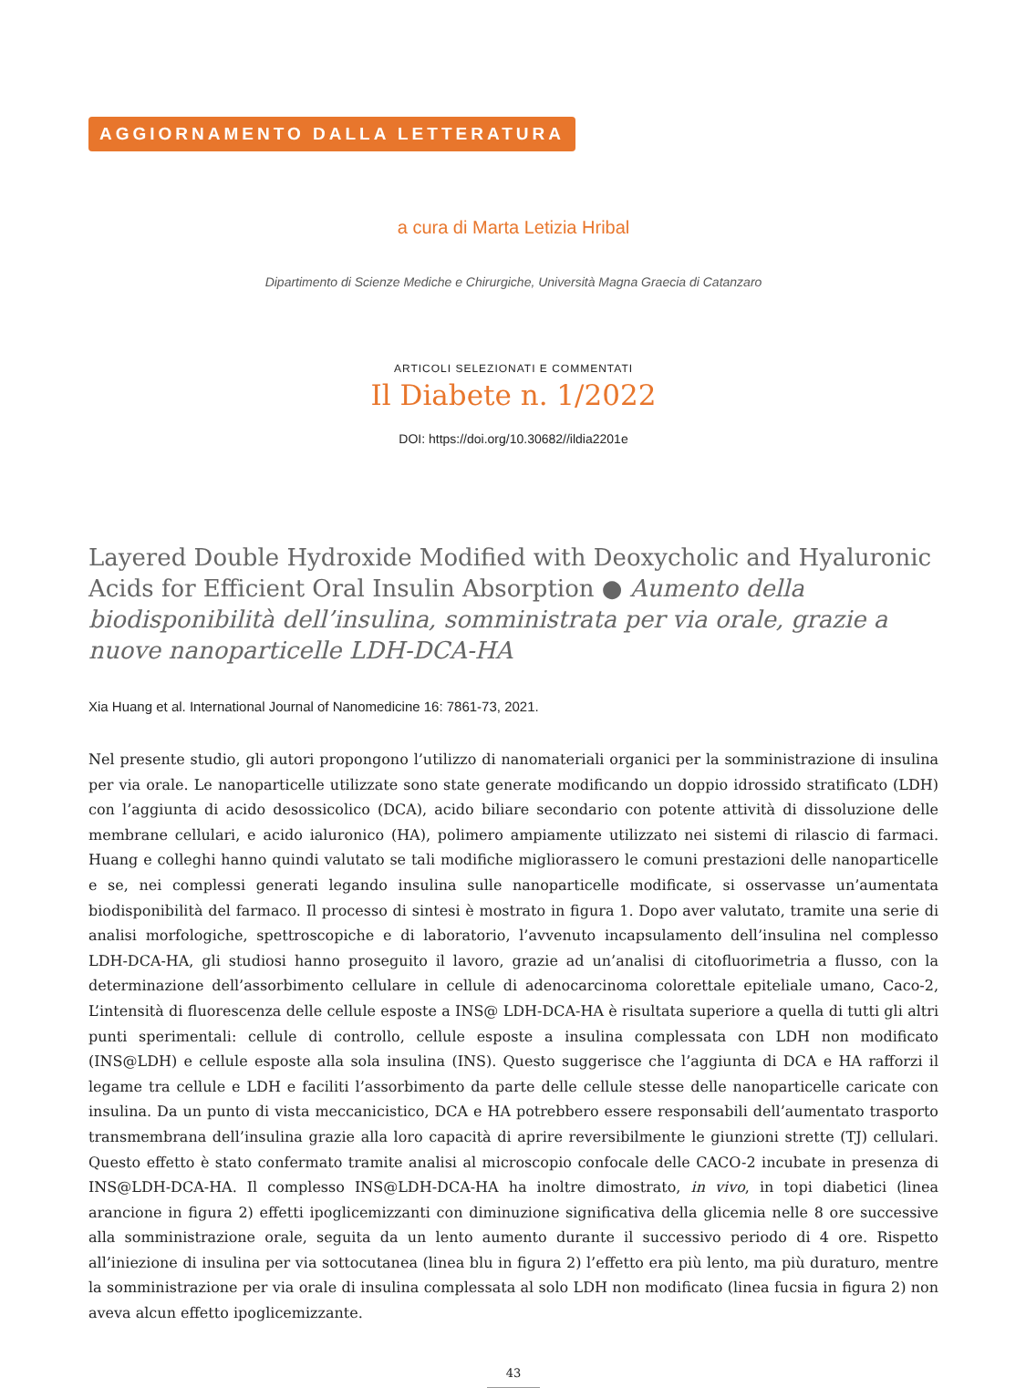AGGIORNAMENTO DALLA LETTERATURA
a cura di Marta Letizia Hribal
Dipartimento di Scienze Mediche e Chirurgiche, Università Magna Graecia di Catanzaro
ARTICOLI SELEZIONATI E COMMENTATI
Il Diabete n. 1/2022
DOI: https://doi.org/10.30682//ildia2201e
Layered Double Hydroxide Modified with Deoxycholic and Hyaluronic Acids for Efficient Oral Insulin Absorption ● Aumento della biodisponibilità dell’insulina, somministrata per via orale, grazie a nuove nanoparticelle LDH-DCA-HA
Xia Huang et al. International Journal of Nanomedicine 16: 7861-73, 2021.
Nel presente studio, gli autori propongono l’utilizzo di nanomateriali organici per la somministrazione di insulina per via orale. Le nanoparticelle utilizzate sono state generate modificando un doppio idrossido stratificato (LDH) con l’aggiunta di acido desossicolico (DCA), acido biliare secondario con potente attività di dissoluzione delle membrane cellulari, e acido ialuronico (HA), polimero ampiamente utilizzato nei sistemi di rilascio di farmaci. Huang e colleghi hanno quindi valutato se tali modifiche migliorassero le comuni prestazioni delle nanoparticelle e se, nei complessi generati legando insulina sulle nanoparticelle modificate, si osservasse un’aumentata biodisponibilità del farmaco. Il processo di sintesi è mostrato in figura 1. Dopo aver valutato, tramite una serie di analisi morfologiche, spettroscopiche e di laboratorio, l’avvenuto incapsulamento dell’insulina nel complesso LDH-DCA-HA, gli studiosi hanno proseguito il lavoro, grazie ad un’analisi di citofluorimetria a flusso, con la determinazione dell’assorbimento cellulare in cellule di adenocarcinoma colorettale epiteliale umano, Caco-2, L’intensità di fluorescenza delle cellule esposte a INS@ LDH-DCA-HA è risultata superiore a quella di tutti gli altri punti sperimentali: cellule di controllo, cellule esposte a insulina complessata con LDH non modificato (INS@LDH) e cellule esposte alla sola insulina (INS). Questo suggerisce che l’aggiunta di DCA e HA rafforzi il legame tra cellule e LDH e faciliti l’assorbimento da parte delle cellule stesse delle nanoparticelle caricate con insulina. Da un punto di vista meccanicistico, DCA e HA potrebbero essere responsabili dell’aumentato trasporto transmembrana dell’insulina grazie alla loro capacità di aprire reversibilmente le giunzioni strette (TJ) cellulari. Questo effetto è stato confermato tramite analisi al microscopio confocale delle CACO-2 incubate in presenza di INS@LDH-DCA-HA. Il complesso INS@LDH-DCA-HA ha inoltre dimostrato, in vivo, in topi diabetici (linea arancione in figura 2) effetti ipoglicemizzanti con diminuzione significativa della glicemia nelle 8 ore successive alla somministrazione orale, seguita da un lento aumento durante il successivo periodo di 4 ore. Rispetto all’iniezione di insulina per via sottocutanea (linea blu in figura 2) l’effetto era più lento, ma più duraturo, mentre la somministrazione per via orale di insulina complessata al solo LDH non modificato (linea fucsia in figura 2) non aveva alcun effetto ipoglicemizzante.
43